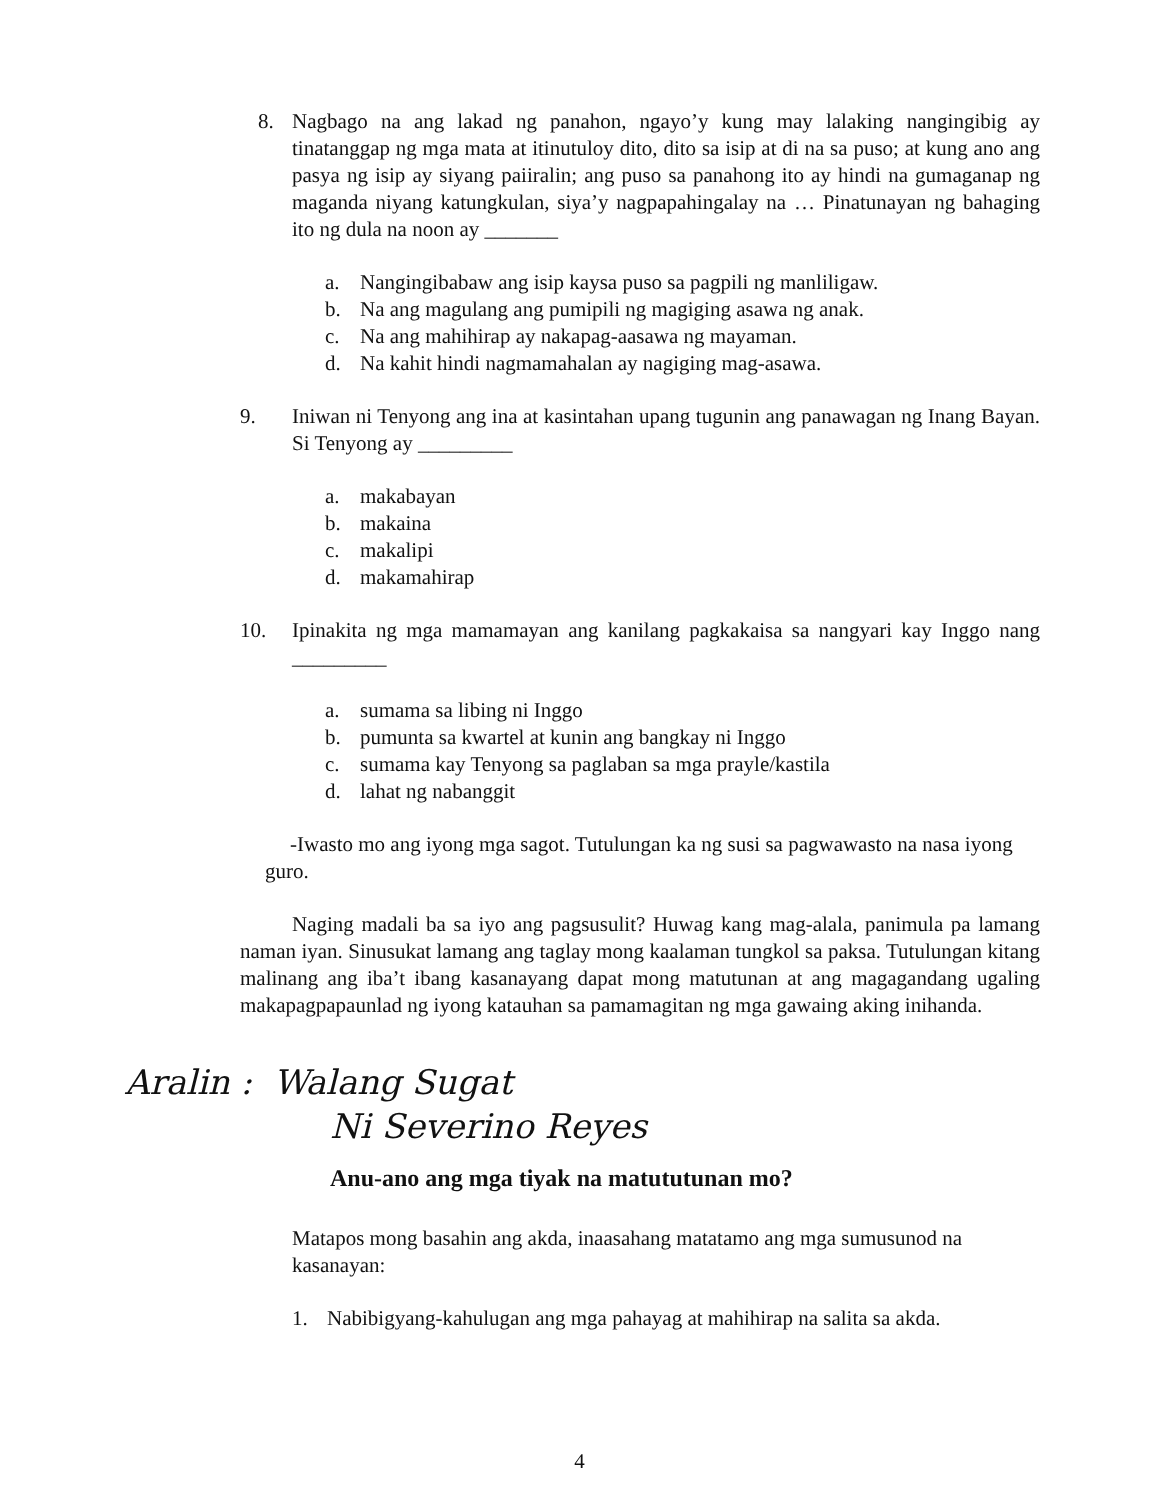8. Nagbago na ang lakad ng panahon, ngayo’y kung may lalaking nangingibig ay tinatanggap ng mga mata at itinutuloy dito, dito sa isip at di na sa puso; at kung ano ang pasya ng isip ay siyang paiiralin; ang puso sa panahong ito ay hindi na gumaganap ng maganda niyang katungkulan, siya’y nagpapahingalay na … Pinatunayan ng bahaging ito ng dula na noon ay _______
a. Nangingibabaw ang isip kaysa puso sa pagpili ng manliligaw.
b. Na ang magulang ang pumipili ng magiging asawa ng anak.
c. Na ang mahihirap ay nakapag-aasawa ng mayaman.
d. Na kahit hindi nagmamahalan ay nagiging mag-asawa.
9. Iniwan ni Tenyong ang ina at kasintahan upang tugunin ang panawagan ng Inang Bayan. Si Tenyong ay _________
a. makabayan
b. makaina
c. makalipi
d. makamahirap
10. Ipinakita ng mga mamamayan ang kanilang pagkakaisa sa nangyari kay Inggo nang _________
a. sumama sa libing ni Inggo
b. pumunta sa kwartel at kunin ang bangkay ni Inggo
c. sumama kay Tenyong sa paglaban sa mga prayle/kastila
d. lahat ng nabanggit
-Iwasto mo ang iyong mga sagot. Tutulungan ka ng susi sa pagwawasto na nasa iyong guro.
Naging madali ba sa iyo ang pagsusulit? Huwag kang mag-alala, panimula pa lamang naman iyan. Sinusukat lamang ang taglay mong kaalaman tungkol sa paksa. Tutulungan kitang malinang ang iba’t ibang kasanayang dapat mong matutunan at ang magagandang ugaling makapagpapaunlad ng iyong katauhan sa pamamagitan ng mga gawaing aking inihanda.
Aralin : Walang Sugat
Ni Severino Reyes
Anu-ano ang mga tiyak na matututunan mo?
Matapos mong basahin ang akda, inaasahang matatamo ang mga sumusunod na kasanayan:
1. Nabibigyang-kahulugan ang mga pahayag at mahihirap na salita sa akda.
4